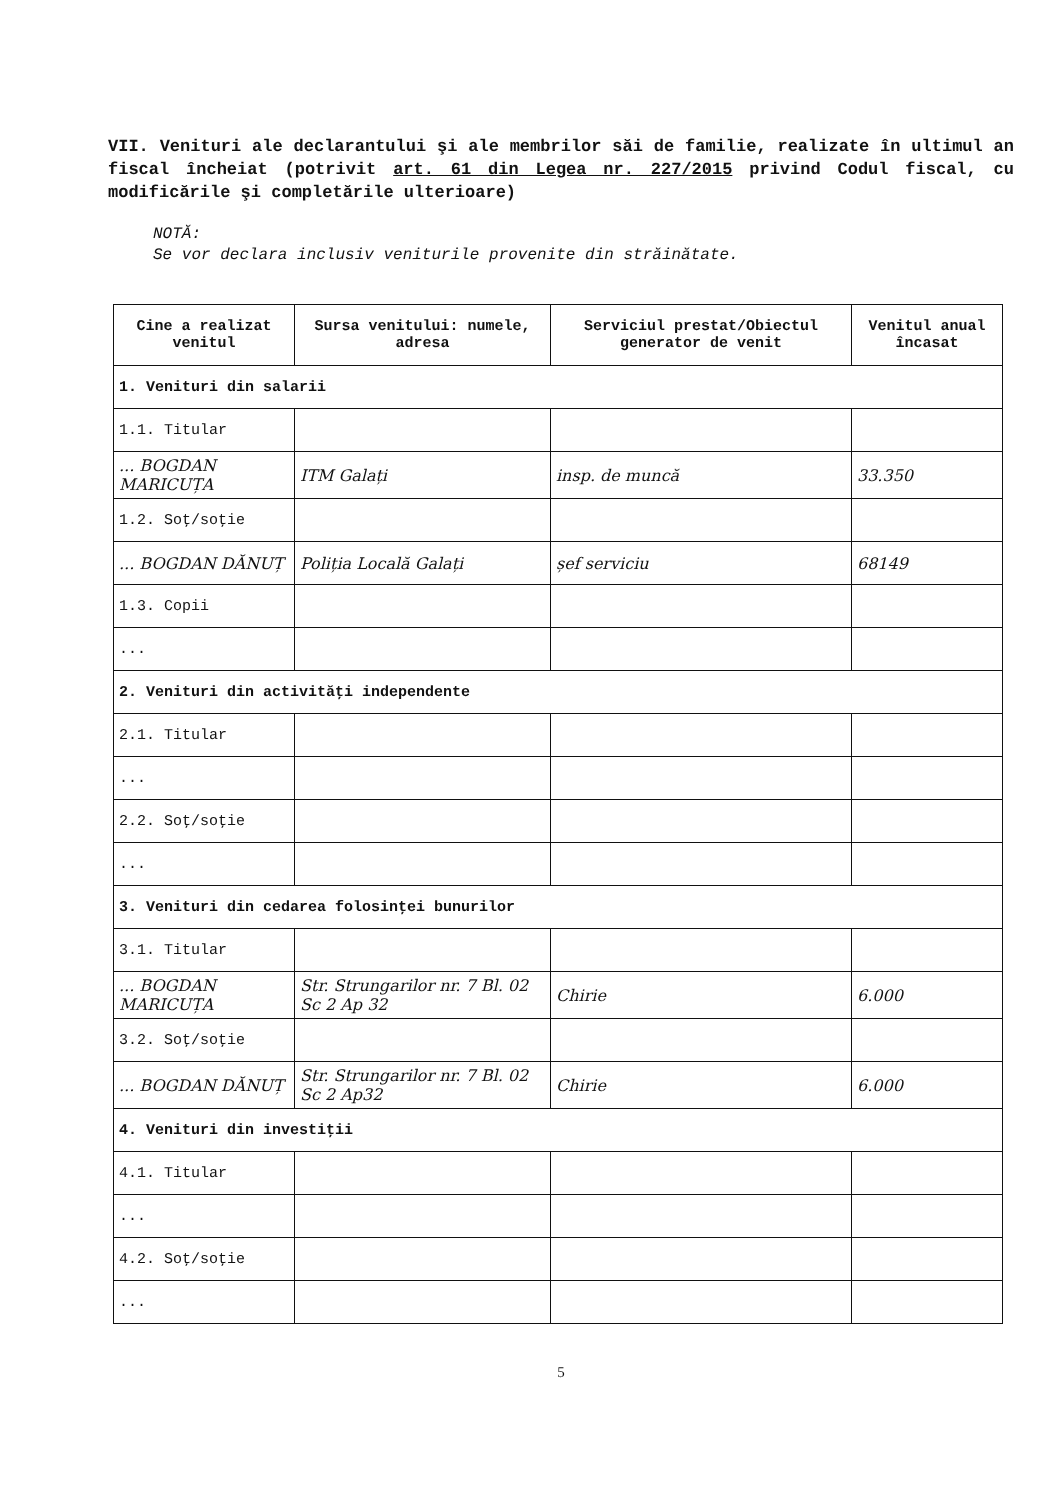VII. Venituri ale declarantului şi ale membrilor săi de familie, realizate în ultimul an fiscal încheiat (potrivit art. 61 din Legea nr. 227/2015 privind Codul fiscal, cu modificările şi completările ulterioare)
NOTĂ:
Se vor declara inclusiv veniturile provenite din străinătate.
| Cine a realizat venitul | Sursa venitului: numele, adresa | Serviciul prestat/Obiectul generator de venit | Venitul anual încasat |
| --- | --- | --- | --- |
| 1. Venituri din salarii | | | |
| 1.1. Titular | | | |
| ... BOGDAN MARICUȚA | ITM Galați | insp. de muncă | 33.350 |
| 1.2. Soţ/soţie | | | |
| ... BOGDAN DĂNUȚ | Poliția Locală Galați | șef serviciu | 68149 |
| 1.3. Copii | | | |
| ... | | | |
| 2. Venituri din activităţi independente | | | |
| 2.1. Titular | | | |
| ... | | | |
| 2.2. Soţ/soţie | | | |
| ... | | | |
| 3. Venituri din cedarea folosinţei bunurilor | | | |
| 3.1. Titular | | | |
| ... BOGDAN MARICUȚA | Str. Strungarilor nr. 7 Bl. 02 Sc 2 Ap 32 | Chirie | 6.000 |
| 3.2. Soţ/soţie | | | |
| ... BOGDAN DĂNUȚ | Str. Strungarilor nr. 7 Bl. 02 Sc 2 Ap32 | Chirie | 6.000 |
| 4. Venituri din investiţii | | | |
| 4.1. Titular | | | |
| ... | | | |
| 4.2. Soţ/soţie | | | |
| ... | | | |
5